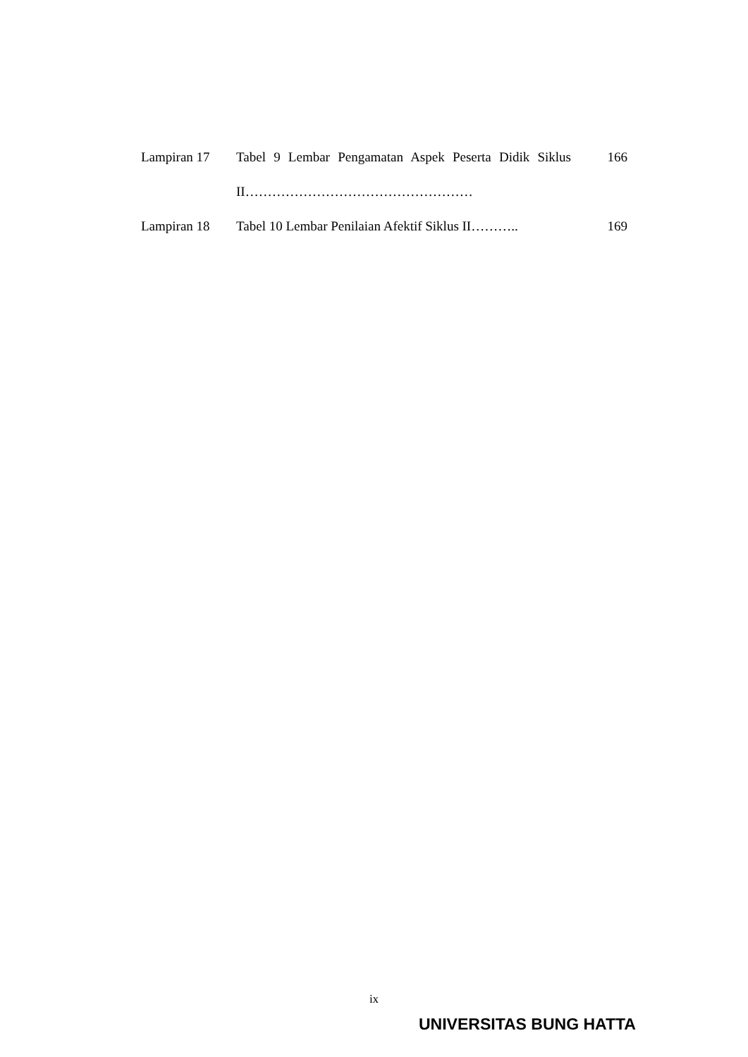| Lampiran 17 | Tabel 9 Lembar Pengamatan Aspek Peserta Didik Siklus II…………………………………………… | 166 |
| Lampiran 18 | Tabel 10 Lembar Penilaian Afektif Siklus II……….. | 169 |
ix
UNIVERSITAS BUNG HATTA